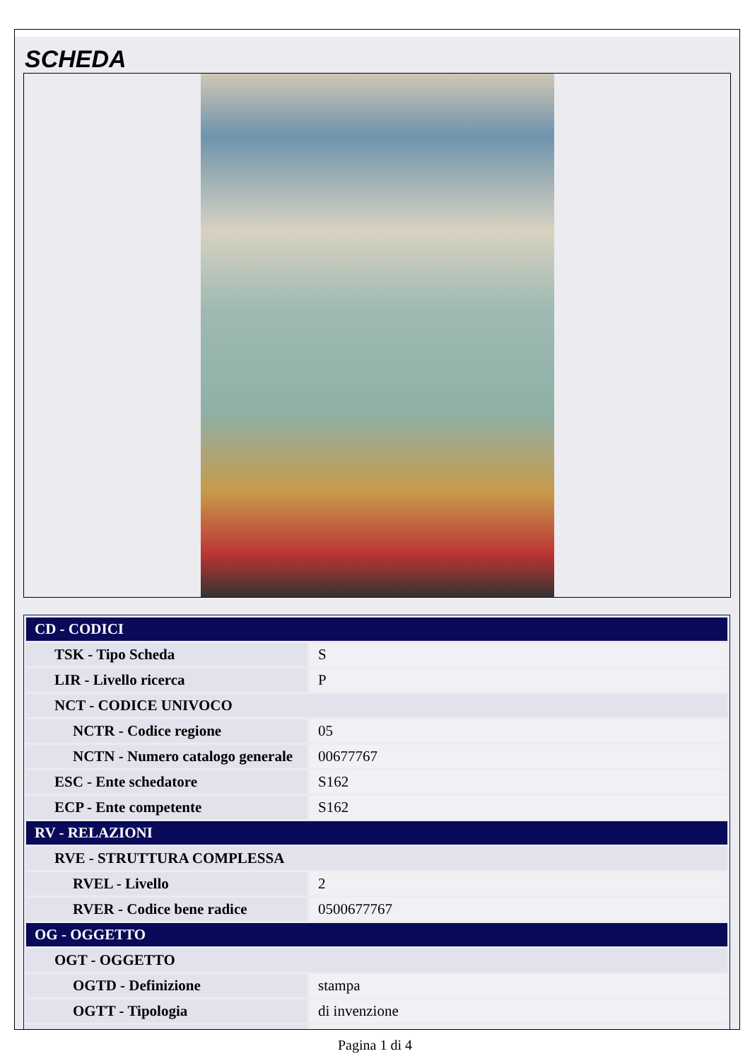SCHEDA
| CD - CODICI | |
| TSK - Tipo Scheda | S |
| LIR - Livello ricerca | P |
| NCT - CODICE UNIVOCO | |
| NCTR - Codice regione | 05 |
| NCTN - Numero catalogo generale | 00677767 |
| ESC - Ente schedatore | S162 |
| ECP - Ente competente | S162 |
| RV - RELAZIONI | |
| RVE - STRUTTURA COMPLESSA | |
| RVEL - Livello | 2 |
| RVER - Codice bene radice | 0500677767 |
| OG - OGGETTO | |
| OGT - OGGETTO | |
| OGTD - Definizione | stampa |
| OGTT - Tipologia | di invenzione |
Pagina 1 di 4